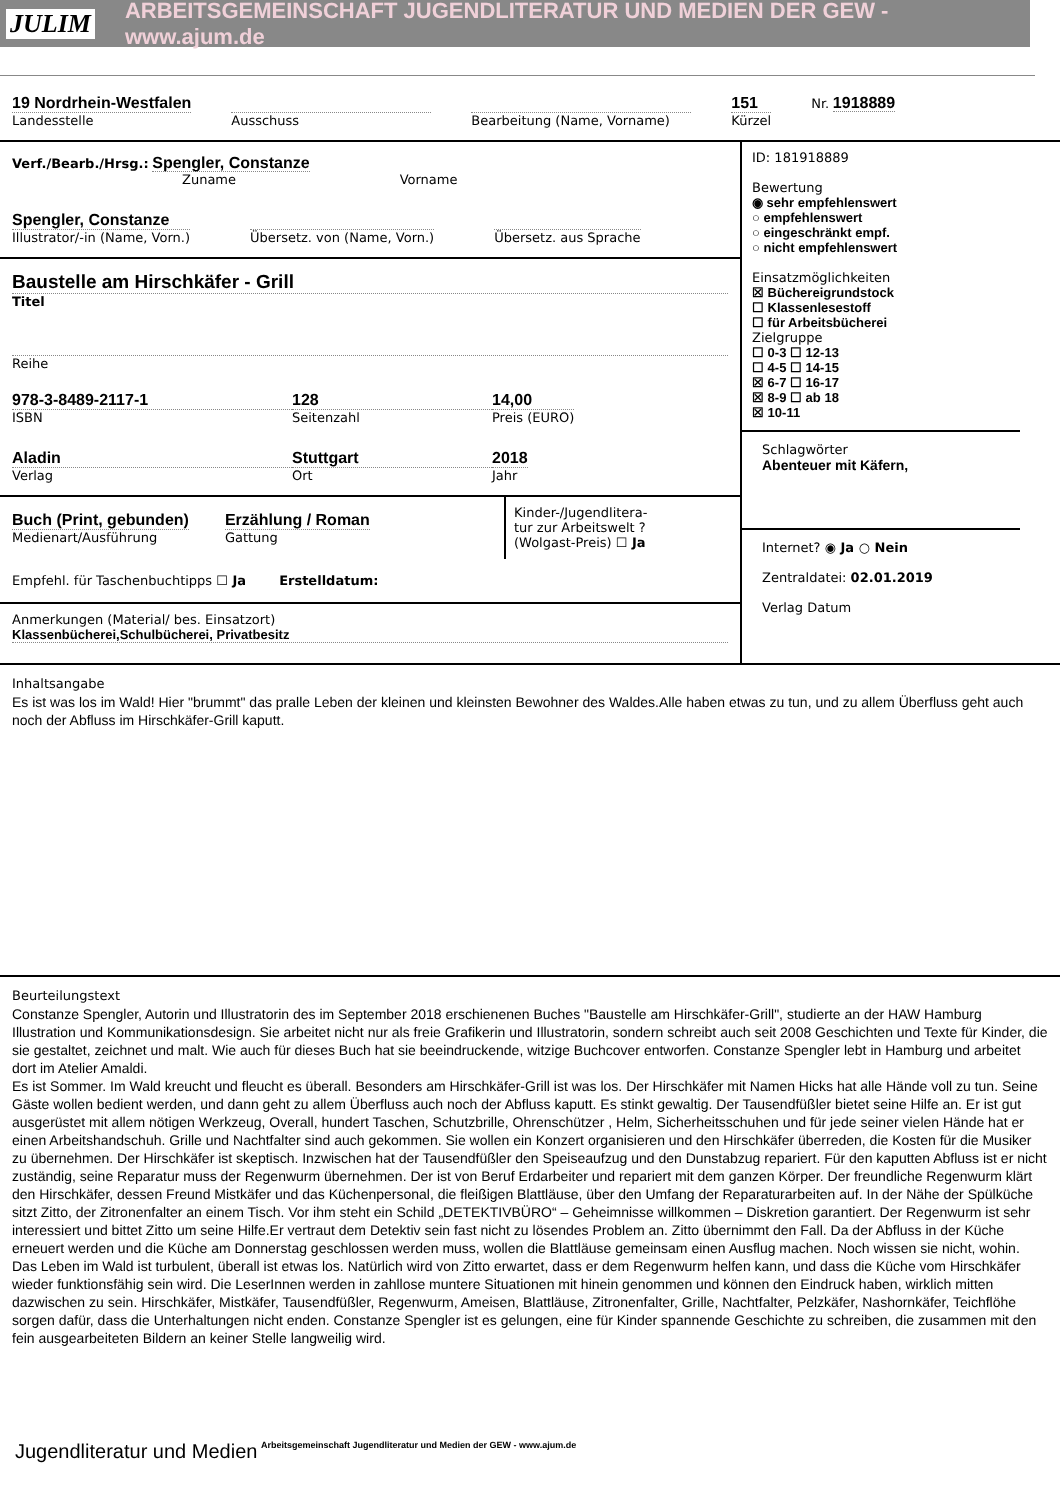JULIM ARBEITSGEMEINSCHAFT JUGENDLITERATUR UND MEDIEN DER GEW - www.ajum.de
19 Nordrhein-Westfalen
Landesstelle
Ausschuss Bearbeitung (Name, Vorname)
151
Kürzel
Nr. 1918889
Verf./Bearb./Hrsg.: Spengler, Constanze
Zuname Vorname
Spengler, Constanze
Illustrator/-in (Name, Vorn.)
Übersetz. von (Name, Vorn.) Übersetz. aus Sprache
Baustelle am Hirschkäfer - Grill
Titel
Reihe
978-3-8489-2117-1
ISBN
128
Seitenzahl
14,00
Preis (EURO)
Aladin
Verlag
Stuttgart
Ort
2018
Jahr
Buch (Print, gebunden)
Medienart/Ausführung
Erzählung / Roman
Gattung
Kinder-/Jugendlitera-
tur zur Arbeitswelt ?
(Wolgast-Preis) ☐ Ja
Empfehl. für Taschenbuchtipps ☐ Ja Erstelldatum:
Anmerkungen (Material/ bes. Einsatzort)
Klassenbücherei,Schulbücherei, Privatbesitz
ID: 181918889
Bewertung
◉ sehr empfehlenswert
○ empfehlenswert
○ eingeschränkt empf.
○ nicht empfehlenswert
Einsatzmöglichkeiten
☒ Büchereigrundstock
☐ Klassenlesestoff
☐ für Arbeitsbücherei
Zielgruppe
☐ 0-3 ☐ 12-13
☐ 4-5 ☐ 14-15
☒ 6-7 ☐ 16-17
☒ 8-9 ☐ ab 18
☒ 10-11
Schlagwörter
Abenteuer mit Käfern,
Internet? ◉ Ja ○ Nein
Zentraldatei: 02.01.2019
Verlag Datum
Inhaltsangabe
Es ist was los im Wald! Hier "brummt" das pralle Leben der kleinen und kleinsten Bewohner des Waldes.Alle haben etwas zu tun, und zu allem Überfluss geht auch noch der Abfluss im Hirschkäfer-Grill kaputt.
Beurteilungstext
Constanze Spengler, Autorin und Illustratorin des im September 2018 erschienenen Buches "Baustelle am Hirschkäfer-Grill", studierte an der HAW Hamburg Illustration und Kommunikationsdesign. Sie arbeitet nicht nur als freie Grafikerin und Illustratorin, sondern schreibt auch seit 2008 Geschichten und Texte für Kinder, die sie gestaltet, zeichnet und malt. Wie auch für dieses Buch hat sie beeindruckende, witzige Buchcover entworfen. Constanze Spengler lebt in Hamburg und arbeitet dort im Atelier Amaldi.
Es ist Sommer. Im Wald kreucht und fleucht es überall. Besonders am Hirschkäfer-Grill ist was los. Der Hirschkäfer mit Namen Hicks hat alle Hände voll zu tun. Seine Gäste wollen bedient werden, und dann geht zu allem Überfluss auch noch der Abfluss kaputt. Es stinkt gewaltig. Der Tausendfüßler bietet seine Hilfe an. Er ist gut ausgerüstet mit allem nötigen Werkzeug, Overall, hundert Taschen, Schutzbrille, Ohrenschützer , Helm, Sicherheitsschuhen und für jede seiner vielen Hände hat er einen Arbeitshandschuh. Grille und Nachtfalter sind auch gekommen. Sie wollen ein Konzert organisieren und den Hirschkäfer überreden, die Kosten für die Musiker zu übernehmen. Der Hirschkäfer ist skeptisch. Inzwischen hat der Tausendfüßler den Speiseaufzug und den Dunstabzug repariert. Für den kaputten Abfluss ist er nicht zuständig, seine Reparatur muss der Regenwurm übernehmen. Der ist von Beruf Erdarbeiter und repariert mit dem ganzen Körper. Der freundliche Regenwurm klärt den Hirschkäfer, dessen Freund Mistkäfer und das Küchenpersonal, die fleißigen Blattläuse, über den Umfang der Reparaturarbeiten auf. In der Nähe der Spülküche sitzt Zitto, der Zitronenfalter an einem Tisch. Vor ihm steht ein Schild „DETEKTIVBÜRO“ – Geheimnisse willkommen – Diskretion garantiert. Der Regenwurm ist sehr interessiert und bittet Zitto um seine Hilfe.Er vertraut dem Detektiv sein fast nicht zu lösendes Problem an. Zitto übernimmt den Fall. Da der Abfluss in der Küche erneuert werden und die Küche am Donnerstag geschlossen werden muss, wollen die Blattläuse gemeinsam einen Ausflug machen. Noch wissen sie nicht, wohin. Das Leben im Wald ist turbulent, überall ist etwas los. Natürlich wird von Zitto erwartet, dass er dem Regenwurm helfen kann, und dass die Küche vom Hirschkäfer wieder funktionsfähig sein wird. Die LeserInnen werden in zahllose muntere Situationen mit hinein genommen und können den Eindruck haben, wirklich mitten dazwischen zu sein. Hirschkäfer, Mistkäfer, Tausendfüßler, Regenwurm, Ameisen, Blattläuse, Zitronenfalter, Grille, Nachtfalter, Pelzkäfer, Nashornkäfer, Teichflöhe sorgen dafür, dass die Unterhaltungen nicht enden. Constanze Spengler ist es gelungen, eine für Kinder spannende Geschichte zu schreiben, die zusammen mit den fein ausgearbeiteten Bildern an keiner Stelle langweilig wird.
Jugendliteratur und Medien Arbeitsgemeinschaft Jugendliteratur und Medien der GEW - www.ajum.de